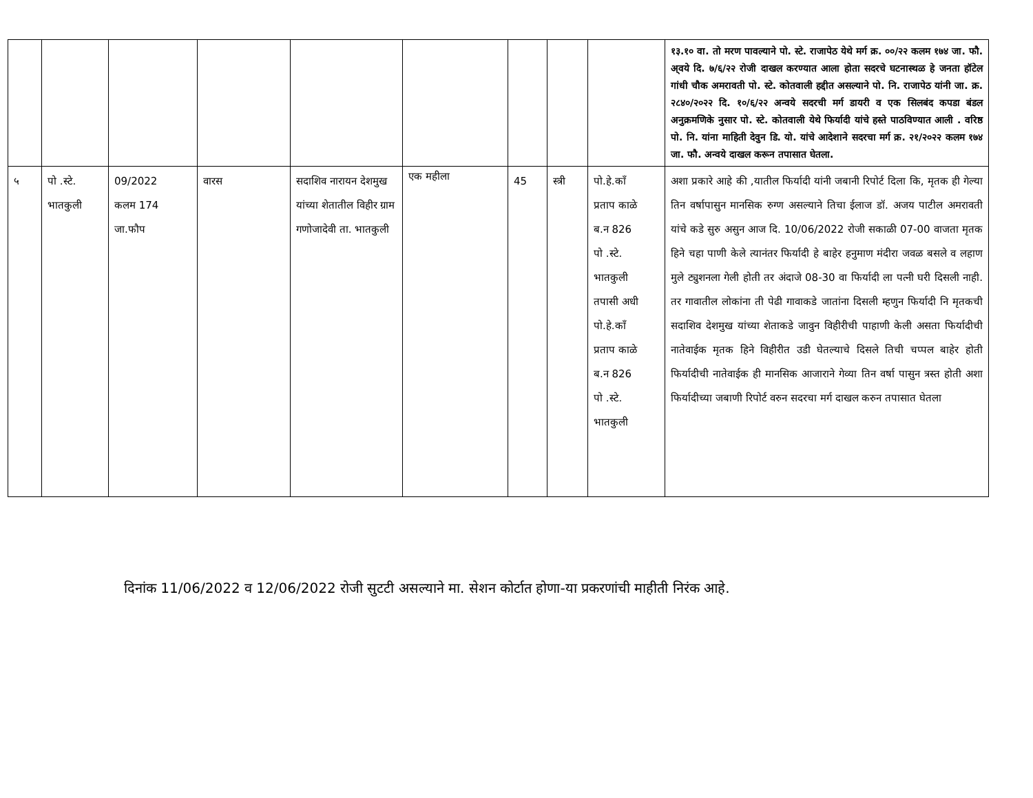| | | | | | | | | | १३.१० वा. तो मरण पावल्याने पो. स्टे. राजापेठ येथे मर्ग क्र. ००/२२ कलम १७४ जा. फौ. अ्वये दि. ७/६/२२ रोजी दाखल करण्यात आला होता सदरचे घटनास्थळ हे जनता हॉटेल गांधी चौक अमरावती पो. स्टे. कोतवाली हद्दीत असल्याने पो. नि. राजापेठ यांनी जा. क्र. २८४०/२०२२ दि. १०/६/२२ अन्वये सदरची मर्ग डायरी व एक सिलबंद कपडा बंडल अनुक्रमणिके नुसार पो. स्टे. कोतवाली येथे फिर्यादी यांचे हस्ते पाठविण्यात आली . वरिष्ठ पो. नि. यांना माहिती देवुन डि. यो. यांचे आदेशाने सदरचा मर्ग क्र. २१/२०२२ कलम १७४ जा. फौ. अन्वये दाखल करून तपासात घेतला. |
| ५ | पो .स्टे. भातकुली | 09/2022 कलम 174 जा.फौप | वारस | सदाशिव नारायन देशमुख यांच्या शेतातील विहीर ग्राम गणोजादेवी ता. भातकुली | एक महीला | 45 | स्त्री | पो.हे.कॉं प्रताप काळे ब.न 826 पो .स्टे. भातकुली तपासी अधी पो.हे.कॉं प्रताप काळे ब.न 826 पो .स्टे. भातकुली | अशा प्रकारे आहे की ,यातील फिर्यादी यांनी जबानी रिपोर्ट दिला कि, मृतक ही गेल्या तिन वर्षापासुन मानसिक रुग्ण असल्याने तिचा ईलाज डॉ. अजय पाटील अमरावती यांचे कडे सुरु असुन आज दि. 10/06/2022 रोजी सकाळी 07-00 वाजता मृतक हिने चहा पाणी केले त्यानंतर फिर्यादी हे बाहेर हनुमाण मंदीरा जवळ बसले व लहाण मुले ट्युशनला गेली होती तर अंदाजे 08-30 वा फिर्यादी ला पत्नी घरी दिसली नाही. तर गावातील लोकांना ती पेढी गावाकडे जातांना दिसली म्हणुन फिर्यादी नि मृतकची सदाशिव देशमुख यांच्या शेताकडे जावुन विहीरीची पाहाणी केली असता फिर्यादीची नातेवाईक मृतक हिने विहीरीत उडी घेतल्याचे दिसले तिची चप्पल बाहेर होती फिर्यादीची नातेवाईक ही मानसिक आजाराने गेव्या तिन वर्षा पासुन त्रस्त होती अशा फिर्यादीच्या जबाणी रिपोर्ट वरुन सदरचा मर्ग दाखल करुन तपासात घेतला |
दिनांक 11/06/2022 व 12/06/2022 रोजी सुटटी असल्याने मा. सेशन कोर्टात होणा-या प्रकरणांची माहीती निरंक आहे.